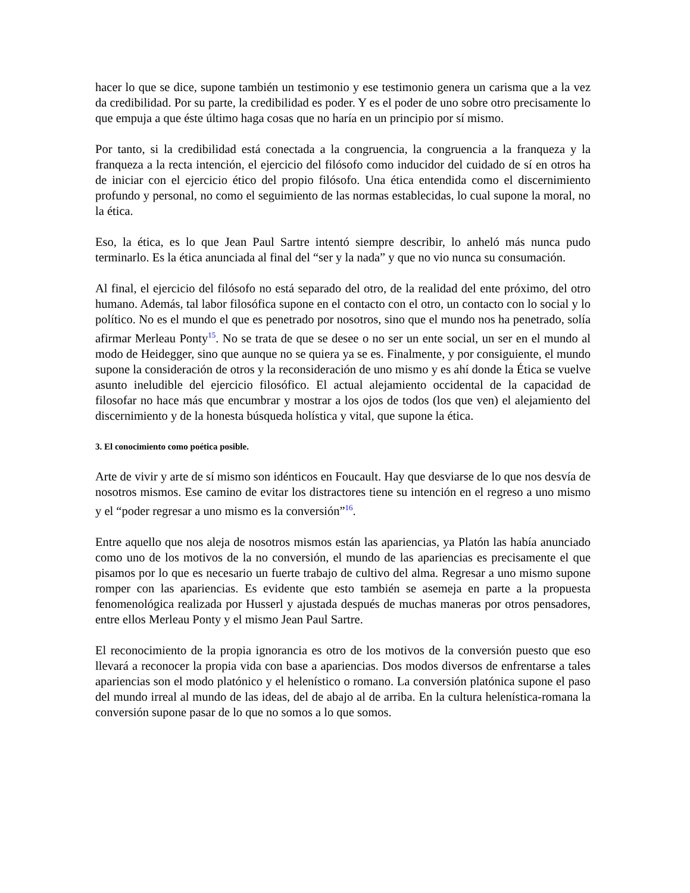hacer lo que se dice, supone también un testimonio y ese testimonio genera un carisma que a la vez da credibilidad. Por su parte, la credibilidad es poder. Y es el poder de uno sobre otro precisamente lo que empuja a que éste último haga cosas que no haría en un principio por sí mismo.
Por tanto, si la credibilidad está conectada a la congruencia, la congruencia a la franqueza y la franqueza a la recta intención, el ejercicio del filósofo como inducidor del cuidado de sí en otros ha de iniciar con el ejercicio ético del propio filósofo. Una ética entendida como el discernimiento profundo y personal, no como el seguimiento de las normas establecidas, lo cual supone la moral, no la ética.
Eso, la ética, es lo que Jean Paul Sartre intentó siempre describir, lo anheló más nunca pudo terminarlo. Es la ética anunciada al final del “ser y la nada” y que no vio nunca su consumación.
Al final, el ejercicio del filósofo no está separado del otro, de la realidad del ente próximo, del otro humano. Además, tal labor filosófica supone en el contacto con el otro, un contacto con lo social y lo político. No es el mundo el que es penetrado por nosotros, sino que el mundo nos ha penetrado, solía afirmar Merleau Ponty<sup>15</sup>. No se trata de que se desee o no ser un ente social, un ser en el mundo al modo de Heidegger, sino que aunque no se quiera ya se es. Finalmente, y por consiguiente, el mundo supone la consideración de otros y la reconsideración de uno mismo y es ahí donde la Ética se vuelve asunto ineludible del ejercicio filosófico. El actual alejamiento occidental de la capacidad de filosofar no hace más que encumbrar y mostrar a los ojos de todos (los que ven) el alejamiento del discernimiento y de la honesta búsqueda holística y vital, que supone la ética.
3. El conocimiento como poética posible.
Arte de vivir y arte de sí mismo son idénticos en Foucault. Hay que desviarse de lo que nos desvía de nosotros mismos. Ese camino de evitar los distractores tiene su intención en el regreso a uno mismo y el “poder regresar a uno mismo es la conversión”<sup>16</sup>.
Entre aquello que nos aleja de nosotros mismos están las apariencias, ya Platón las había anunciado como uno de los motivos de la no conversión, el mundo de las apariencias es precisamente el que pisamos por lo que es necesario un fuerte trabajo de cultivo del alma. Regresar a uno mismo supone romper con las apariencias. Es evidente que esto también se asemeja en parte a la propuesta fenomenológica realizada por Husserl y ajustada después de muchas maneras por otros pensadores, entre ellos Merleau Ponty y el mismo Jean Paul Sartre.
El reconocimiento de la propia ignorancia es otro de los motivos de la conversión puesto que eso llevará a reconocer la propia vida con base a apariencias. Dos modos diversos de enfrentarse a tales apariencias son el modo platónico y el helenístico o romano. La conversión platónica supone el paso del mundo irreal al mundo de las ideas, del de abajo al de arriba. En la cultura helenística-romana la conversión supone pasar de lo que no somos a lo que somos.